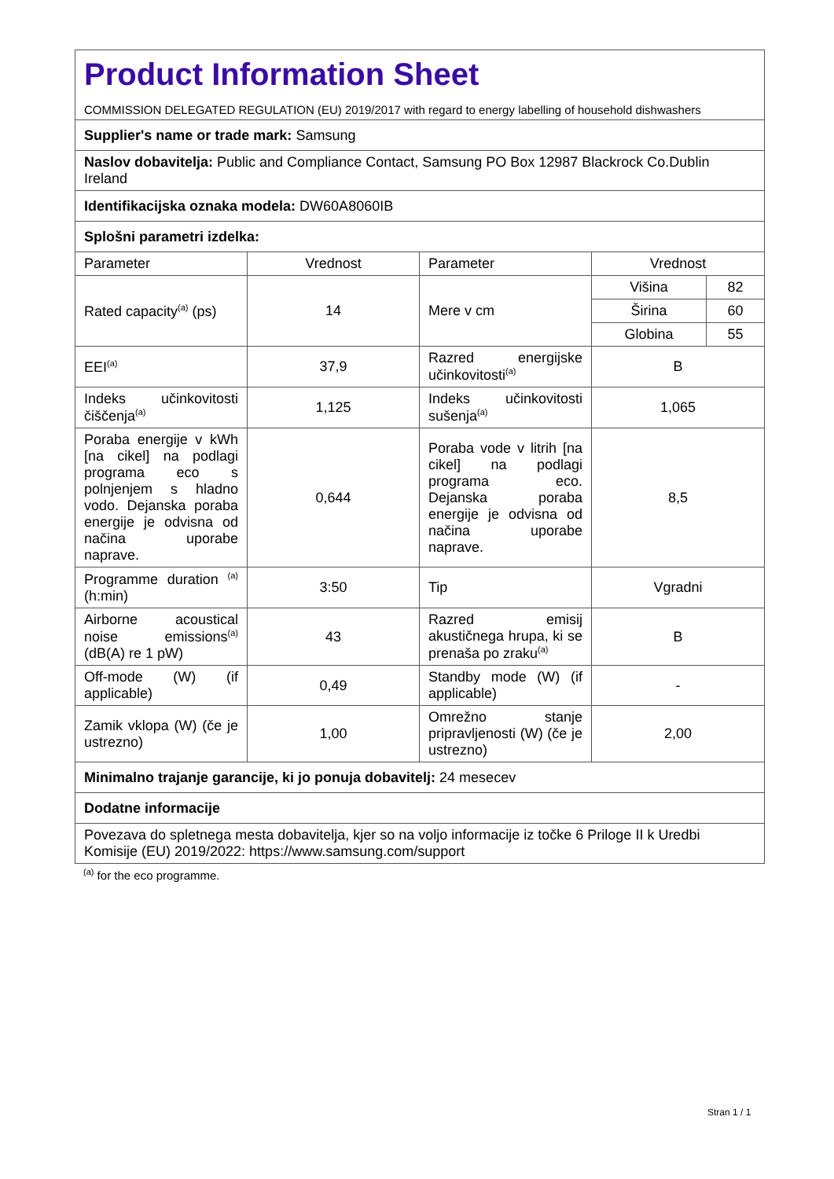| Product Information Sheet COMMISSION DELEGATED REGULATION (EU) 2019/2017 with regard to energy labelling of household dishwashers | | | | |
| Supplier's name or trade mark: Samsung | | | | |
| Naslov dobavitelja: Public and Compliance Contact, Samsung PO Box 12987 Blackrock Co.Dublin Ireland | | | | |
| Identifikacijska oznaka modela: DW60A8060IB | | | | |
| Splošni parametri izdelka: | | | | |
| Parameter | Vrednost | Parameter | Vrednost | |
| Rated capacity<sup>(a)</sup> (ps) | 14 | Mere v cm | Višina | 82 |
| | | | Širina | 60 |
| | | | Globina | 55 |
| EEI<sup>(a)</sup> | 37,9 | Razred energijske učinkovitosti<sup>(a)</sup> | B | |
| Indeks učinkovitosti čiščenja<sup>(a)</sup> | 1,125 | Indeks učinkovitosti sušenja<sup>(a)</sup> | 1,065 | |
| Poraba energije v kWh [na cikel] na podlagi programa eco s polnjenjem s hladno vodo. Dejanska poraba energije je odvisna od načina uporabe naprave. | 0,644 | Poraba vode v litrih [na cikel] na podlagi programa eco. Dejanska poraba energije je odvisna od načina uporabe naprave. | 8,5 | |
| Programme duration <sup>(a)</sup> (h:min) | 3:50 | Tip | Vgradni | |
| Airborne acoustical noise emissions<sup>(a)</sup> (dB(A) re 1 pW) | 43 | Razred emisij akustičnega hrupa, ki se prenaša po zraku<sup>(a)</sup> | B | |
| Off-mode (W) (if applicable) | 0,49 | Standby mode (W) (if applicable) | - | |
| Zamik vklopa (W) (če je ustrezno) | 1,00 | Omrežno stanje pripravljenosti (W) (če je ustrezno) | 2,00 | |
| Minimalno trajanje garancije, ki jo ponuja dobavitelj: 24 mesecev | | | | |
| Dodatne informacije | | | | |
| Povezava do spletnega mesta dobavitelja, kjer so na voljo informacije iz točke 6 Priloge II k Uredbi Komisije (EU) 2019/2022: https://www.samsung.com/support | | | | |
<sup>(a)</sup> for the eco programme.
Stran 1 / 1